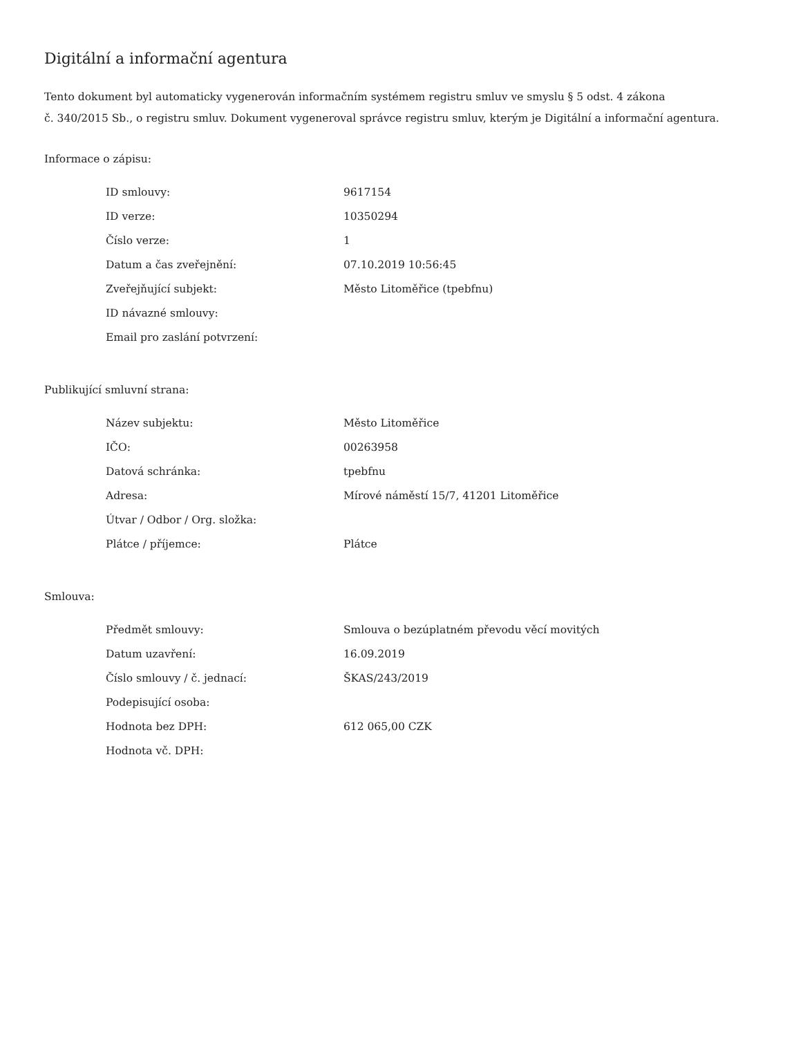Digitální a informační agentura
Tento dokument byl automaticky vygenerován informačním systémem registru smluv ve smyslu § 5 odst. 4 zákona
č. 340/2015 Sb., o registru smluv. Dokument vygeneroval správce registru smluv, kterým je Digitální a informační agentura.
Informace o zápisu:
| ID smlouvy: | 9617154 |
| ID verze: | 10350294 |
| Číslo verze: | 1 |
| Datum a čas zveřejnění: | 07.10.2019 10:56:45 |
| Zveřejňující subjekt: | Město Litoměřice (tpebfnu) |
| ID návazné smlouvy: | |
| Email pro zaslání potvrzení: | |
Publikující smluvní strana:
| Název subjektu: | Město Litoměřice |
| IČO: | 00263958 |
| Datová schránka: | tpebfnu |
| Adresa: | Mírové náměstí 15/7, 41201 Litoměřice |
| Útvar / Odbor / Org. složka: | |
| Plátce / příjemce: | Plátce |
Smlouva:
| Předmět smlouvy: | Smlouva o bezúplatném převodu věcí movitých |
| Datum uzavření: | 16.09.2019 |
| Číslo smlouvy / č. jednací: | ŠKAS/243/2019 |
| Podepisující osoba: | |
| Hodnota bez DPH: | 612 065,00 CZK |
| Hodnota vč. DPH: | |